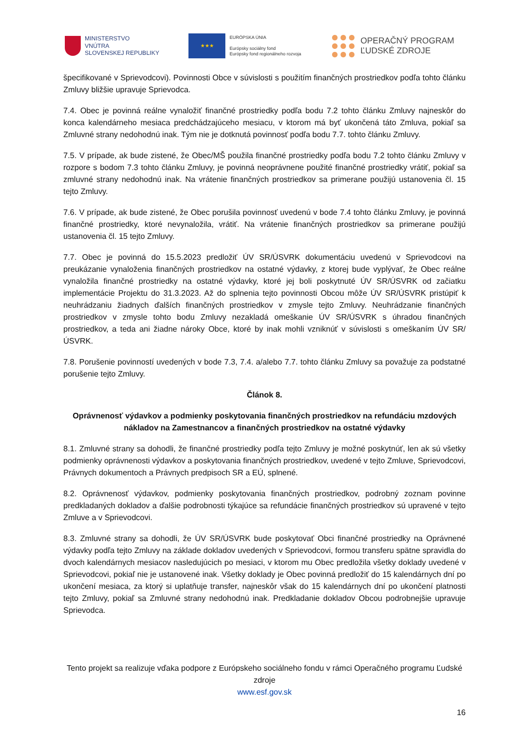MINISTERSTVO
VNÚTRA
SLOVENSKEJ REPUBLIKY
★★★
EURÓPSKA ÚNIA
Európsky sociálny fond
Európsky fond regionálneho rozvoja
OPERAČNÝ PROGRAM
ĽUDSKÉ ZDROJE
špecifikované v Sprievodcovi). Povinnosti Obce v súvislosti s použitím finančných prostriedkov podľa tohto článku Zmluvy bližšie upravuje Sprievodca.
7.4. Obec je povinná reálne vynaložiť finančné prostriedky podľa bodu 7.2 tohto článku Zmluvy najneskôr do konca kalendárneho mesiaca predchádzajúceho mesiacu, v ktorom má byť ukončená táto Zmluva, pokiaľ sa Zmluvné strany nedohodnú inak. Tým nie je dotknutá povinnosť podľa bodu 7.7. tohto článku Zmluvy.
7.5. V prípade, ak bude zistené, že Obec/MŠ použila finančné prostriedky podľa bodu 7.2 tohto článku Zmluvy v rozpore s bodom 7.3 tohto článku Zmluvy, je povinná neoprávnene použité finančné prostriedky vrátiť, pokiaľ sa zmluvné strany nedohodnú inak. Na vrátenie finančných prostriedkov sa primerane použijú ustanovenia čl. 15 tejto Zmluvy.
7.6. V prípade, ak bude zistené, že Obec porušila povinnosť uvedenú v bode 7.4 tohto článku Zmluvy, je povinná finančné prostriedky, ktoré nevynaložila, vrátiť. Na vrátenie finančných prostriedkov sa primerane použijú ustanovenia čl. 15 tejto Zmluvy.
7.7. Obec je povinná do 15.5.2023 predložiť ÚV SR/ÚSVRK dokumentáciu uvedenú v Sprievodcovi na preukázanie vynaloženia finančných prostriedkov na ostatné výdavky, z ktorej bude vyplývať, že Obec reálne vynaložila finančné prostriedky na ostatné výdavky, ktoré jej boli poskytnuté ÚV SR/ÚSVRK od začiatku implementácie Projektu do 31.3.2023. Až do splnenia tejto povinnosti Obcou môže ÚV SR/ÚSVRK pristúpiť k neuhrádzaniu žiadnych ďalších finančných prostriedkov v zmysle tejto Zmluvy. Neuhrádzanie finančných prostriedkov v zmysle tohto bodu Zmluvy nezakladá omeškanie ÚV SR/ÚSVRK s úhradou finančných prostriedkov, a teda ani žiadne nároky Obce, ktoré by inak mohli vzniknúť v súvislosti s omeškaním ÚV SR/ÚSVRK.
7.8. Porušenie povinností uvedených v bode 7.3, 7.4. a/alebo 7.7. tohto článku Zmluvy sa považuje za podstatné porušenie tejto Zmluvy.
Článok 8.
Oprávnenosť výdavkov a podmienky poskytovania finančných prostriedkov na refundáciu mzdových nákladov na Zamestnancov a finančných prostriedkov na ostatné výdavky
8.1. Zmluvné strany sa dohodli, že finančné prostriedky podľa tejto Zmluvy je možné poskytnúť, len ak sú všetky podmienky oprávnenosti výdavkov a poskytovania finančných prostriedkov, uvedené v tejto Zmluve, Sprievodcovi, Právnych dokumentoch a Právnych predpisoch SR a EÚ, splnené.
8.2. Oprávnenosť výdavkov, podmienky poskytovania finančných prostriedkov, podrobný zoznam povinne predkladaných dokladov a ďalšie podrobnosti týkajúce sa refundácie finančných prostriedkov sú upravené v tejto Zmluve a v Sprievodcovi.
8.3. Zmluvné strany sa dohodli, že ÚV SR/ÚSVRK bude poskytovať Obci finančné prostriedky na Oprávnené výdavky podľa tejto Zmluvy na základe dokladov uvedených v Sprievodcovi, formou transferu spätne spravidla do dvoch kalendárnych mesiacov nasledujúcich po mesiaci, v ktorom mu Obec predložila všetky doklady uvedené v Sprievodcovi, pokiaľ nie je ustanovené inak. Všetky doklady je Obec povinná predložiť do 15 kalendárnych dní po ukončení mesiaca, za ktorý si uplatňuje transfer, najneskôr však do 15 kalendárnych dní po ukončení platnosti tejto Zmluvy, pokiaľ sa Zmluvné strany nedohodnú inak. Predkladanie dokladov Obcou podrobnejšie upravuje Sprievodca.
Tento projekt sa realizuje vďaka podpore z Európskeho sociálneho fondu v rámci Operačného programu Ľudské zdroje
www.esf.gov.sk
16